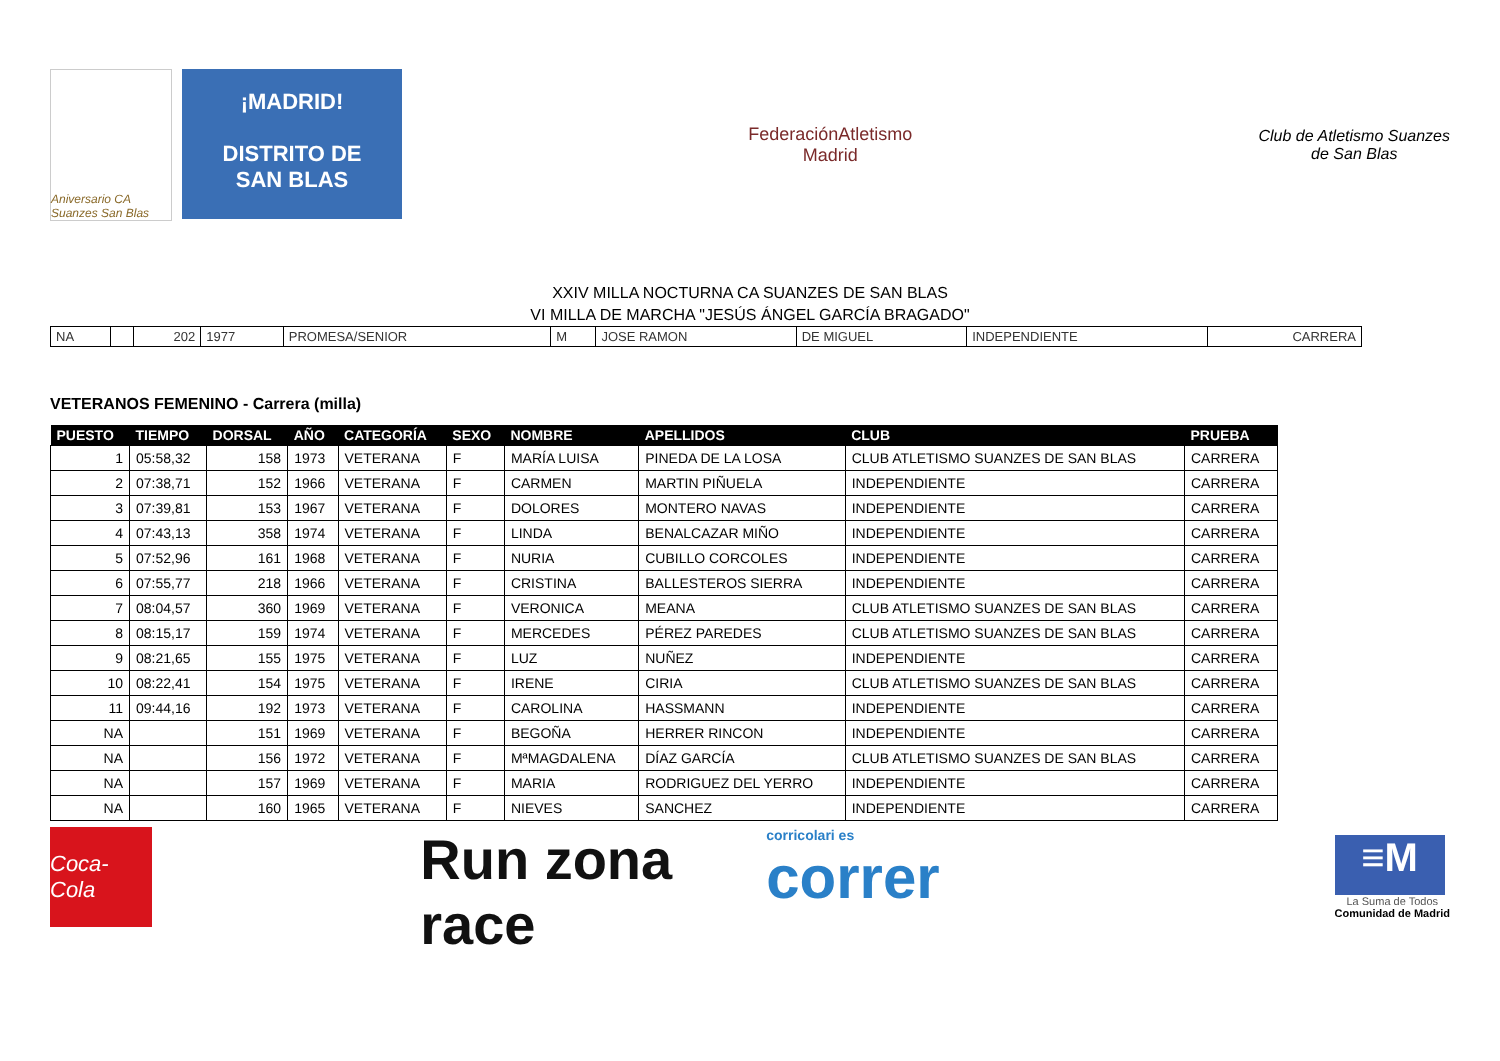Aniversario CA Suanzes San Blas
¡MADRID!
DISTRITO DE
SAN BLAS
FederaciónAtletismo
Madrid
Club de Atletismo Suanzes
de San Blas
XXIV MILLA NOCTURNA CA SUANZES DE SAN BLAS
VI MILLA DE MARCHA "JESÚS ÁNGEL GARCÍA BRAGADO"
| NA | | 202 | 1977 | PROMESA/SENIOR | M | JOSE RAMON | DE MIGUEL | INDEPENDIENTE | CARRERA |
VETERANOS FEMENINO - Carrera (milla)
| PUESTO | TIEMPO | DORSAL | AÑO | CATEGORÍA | SEXO | NOMBRE | APELLIDOS | CLUB | PRUEBA |
| --- | --- | --- | --- | --- | --- | --- | --- | --- | --- |
| 1 | 05:58,32 | 158 | 1973 | VETERANA | F | MARÍA LUISA | PINEDA DE LA LOSA | CLUB ATLETISMO SUANZES DE SAN BLAS | CARRERA |
| 2 | 07:38,71 | 152 | 1966 | VETERANA | F | CARMEN | MARTIN PIÑUELA | INDEPENDIENTE | CARRERA |
| 3 | 07:39,81 | 153 | 1967 | VETERANA | F | DOLORES | MONTERO NAVAS | INDEPENDIENTE | CARRERA |
| 4 | 07:43,13 | 358 | 1974 | VETERANA | F | LINDA | BENALCAZAR MIÑO | INDEPENDIENTE | CARRERA |
| 5 | 07:52,96 | 161 | 1968 | VETERANA | F | NURIA | CUBILLO CORCOLES | INDEPENDIENTE | CARRERA |
| 6 | 07:55,77 | 218 | 1966 | VETERANA | F | CRISTINA | BALLESTEROS SIERRA | INDEPENDIENTE | CARRERA |
| 7 | 08:04,57 | 360 | 1969 | VETERANA | F | VERONICA | MEANA | CLUB ATLETISMO SUANZES DE SAN BLAS | CARRERA |
| 8 | 08:15,17 | 159 | 1974 | VETERANA | F | MERCEDES | PÉREZ PAREDES | CLUB ATLETISMO SUANZES DE SAN BLAS | CARRERA |
| 9 | 08:21,65 | 155 | 1975 | VETERANA | F | LUZ | NUÑEZ | INDEPENDIENTE | CARRERA |
| 10 | 08:22,41 | 154 | 1975 | VETERANA | F | IRENE | CIRIA | CLUB ATLETISMO SUANZES DE SAN BLAS | CARRERA |
| 11 | 09:44,16 | 192 | 1973 | VETERANA | F | CAROLINA | HASSMANN | INDEPENDIENTE | CARRERA |
| NA | | 151 | 1969 | VETERANA | F | BEGOÑA | HERRER RINCON | INDEPENDIENTE | CARRERA |
| NA | | 156 | 1972 | VETERANA | F | MªMAGDALENA | DÍAZ GARCÍA | CLUB ATLETISMO SUANZES DE SAN BLAS | CARRERA |
| NA | | 157 | 1969 | VETERANA | F | MARIA | RODRIGUEZ DEL YERRO | INDEPENDIENTE | CARRERA |
| NA | | 160 | 1965 | VETERANA | F | NIEVES | SANCHEZ | INDEPENDIENTE | CARRERA |
Coca-Cola
Run zona race
corricolari es
correr
≡M
La Suma de Todos
Comunidad de Madrid